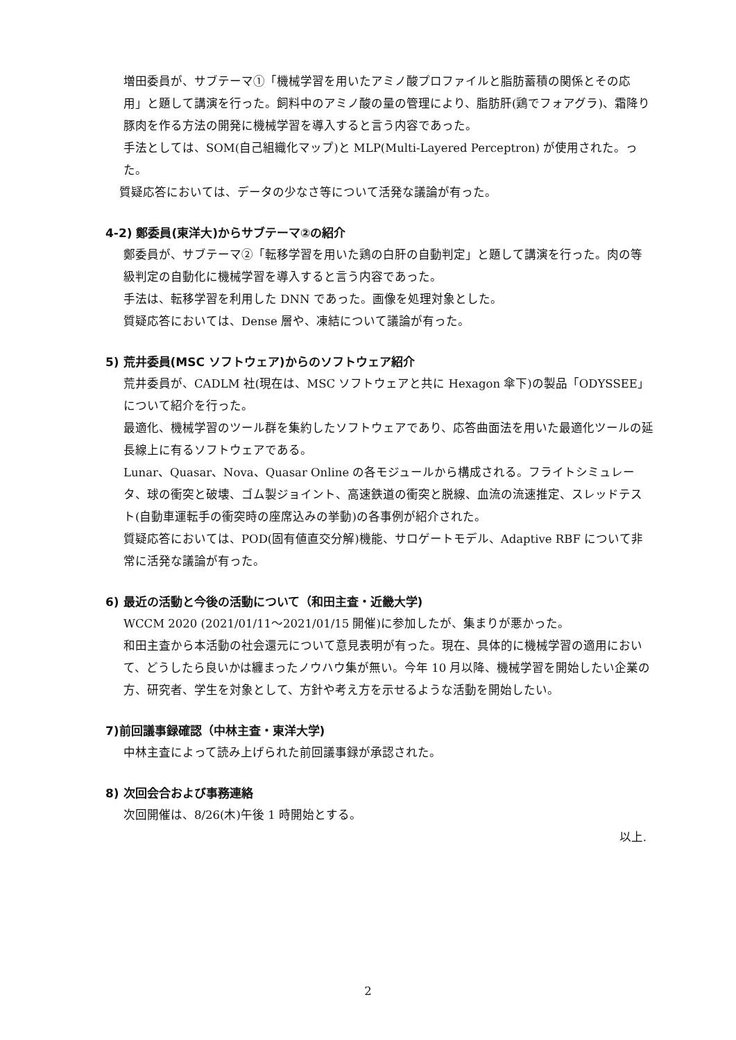増田委員が、サブテーマ①「機械学習を用いたアミノ酸プロファイルと脂肪蓄積の関係とその応用」と題して講演を行った。飼料中のアミノ酸の量の管理により、脂肪肝(鶏でフォアグラ)、霜降り豚肉を作る方法の開発に機械学習を導入すると言う内容であった。
手法としては、SOM(自己組織化マップ)と MLP(Multi-Layered Perceptron) が使用された。った。
質疑応答においては、データの少なさ等について活発な議論が有った。
4-2) 鄭委員(東洋大)からサブテーマ②の紹介
鄭委員が、サブテーマ②「転移学習を用いた鶏の白肝の自動判定」と題して講演を行った。肉の等級判定の自動化に機械学習を導入すると言う内容であった。
手法は、転移学習を利用した DNN であった。画像を処理対象とした。
質疑応答においては、Dense 層や、凍結について議論が有った。
5) 荒井委員(MSC ソフトウェア)からのソフトウェア紹介
荒井委員が、CADLM 社(現在は、MSC ソフトウェアと共に Hexagon 傘下)の製品「ODYSSEE」について紹介を行った。
最適化、機械学習のツール群を集約したソフトウェアであり、応答曲面法を用いた最適化ツールの延長線上に有るソフトウェアである。
Lunar、Quasar、Nova、Quasar Online の各モジュールから構成される。フライトシミュレータ、球の衝突と破壊、ゴム製ジョイント、高速鉄道の衝突と脱線、血流の流速推定、スレッドテスト(自動車運転手の衝突時の座席込みの挙動)の各事例が紹介された。
質疑応答においては、POD(固有値直交分解)機能、サロゲートモデル、Adaptive RBF について非常に活発な議論が有った。
6) 最近の活動と今後の活動について（和田主査・近畿大学)
WCCM 2020 (2021/01/11～2021/01/15 開催)に参加したが、集まりが悪かった。
和田主査から本活動の社会還元について意見表明が有った。現在、具体的に機械学習の適用において、どうしたら良いかは纏まったノウハウ集が無い。今年 10 月以降、機械学習を開始したい企業の方、研究者、学生を対象として、方針や考え方を示せるような活動を開始したい。
7)前回議事録確認（中林主査・東洋大学)
中林主査によって読み上げられた前回議事録が承認された。
8) 次回会合および事務連絡
次回開催は、8/26(木)午後 1 時開始とする。
以上.
2